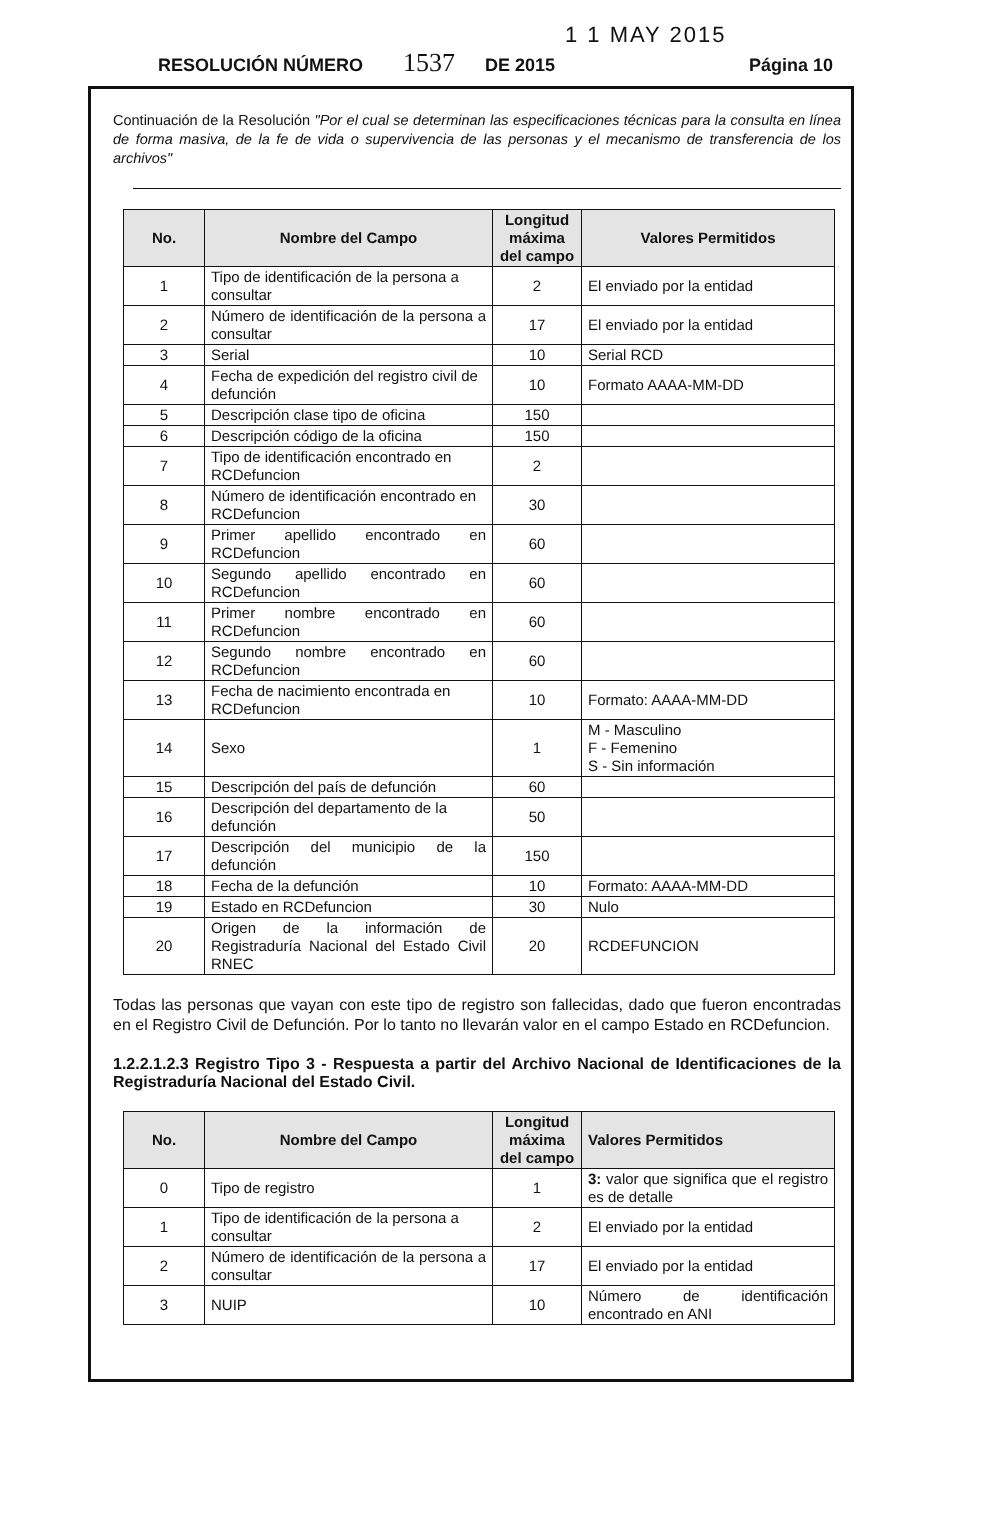1 1 MAY 2015
RESOLUCIÓN NÚMERO 1537 DE 2015 Página 10
Continuación de la Resolución "Por el cual se determinan las especificaciones técnicas para la consulta en línea de forma masiva, de la fe de vida o supervivencia de las personas y el mecanismo de transferencia de los archivos"
| No. | Nombre del Campo | Longitud máxima del campo | Valores Permitidos |
| --- | --- | --- | --- |
| 1 | Tipo de identificación de la persona a consultar | 2 | El enviado por la entidad |
| 2 | Número de identificación de la persona a consultar | 17 | El enviado por la entidad |
| 3 | Serial | 10 | Serial RCD |
| 4 | Fecha de expedición del registro civil de defunción | 10 | Formato AAAA-MM-DD |
| 5 | Descripción clase tipo de oficina | 150 | |
| 6 | Descripción código de la oficina | 150 | |
| 7 | Tipo de identificación encontrado en RCDefuncion | 2 | |
| 8 | Número de identificación encontrado en RCDefuncion | 30 | |
| 9 | Primer apellido encontrado en RCDefuncion | 60 | |
| 10 | Segundo apellido encontrado en RCDefuncion | 60 | |
| 11 | Primer nombre encontrado en RCDefuncion | 60 | |
| 12 | Segundo nombre encontrado en RCDefuncion | 60 | |
| 13 | Fecha de nacimiento encontrada en RCDefuncion | 10 | Formato: AAAA-MM-DD |
| 14 | Sexo | 1 | M - Masculino F - Femenino S - Sin información |
| 15 | Descripción del país de defunción | 60 | |
| 16 | Descripción del departamento de la defunción | 50 | |
| 17 | Descripción del municipio de la defunción | 150 | |
| 18 | Fecha de la defunción | 10 | Formato: AAAA-MM-DD |
| 19 | Estado en RCDefuncion | 30 | Nulo |
| 20 | Origen de la información de Registraduría Nacional del Estado Civil RNEC | 20 | RCDEFUNCION |
Todas las personas que vayan con este tipo de registro son fallecidas, dado que fueron encontradas en el Registro Civil de Defunción. Por lo tanto no llevarán valor en el campo Estado en RCDefuncion.
1.2.2.1.2.3 Registro Tipo 3 - Respuesta a partir del Archivo Nacional de Identificaciones de la Registraduría Nacional del Estado Civil.
| No. | Nombre del Campo | Longitud máxima del campo | Valores Permitidos |
| --- | --- | --- | --- |
| 0 | Tipo de registro | 1 | 3: valor que significa que el registro es de detalle |
| 1 | Tipo de identificación de la persona a consultar | 2 | El enviado por la entidad |
| 2 | Número de identificación de la persona a consultar | 17 | El enviado por la entidad |
| 3 | NUIP | 10 | Número de identificación encontrado en ANI |